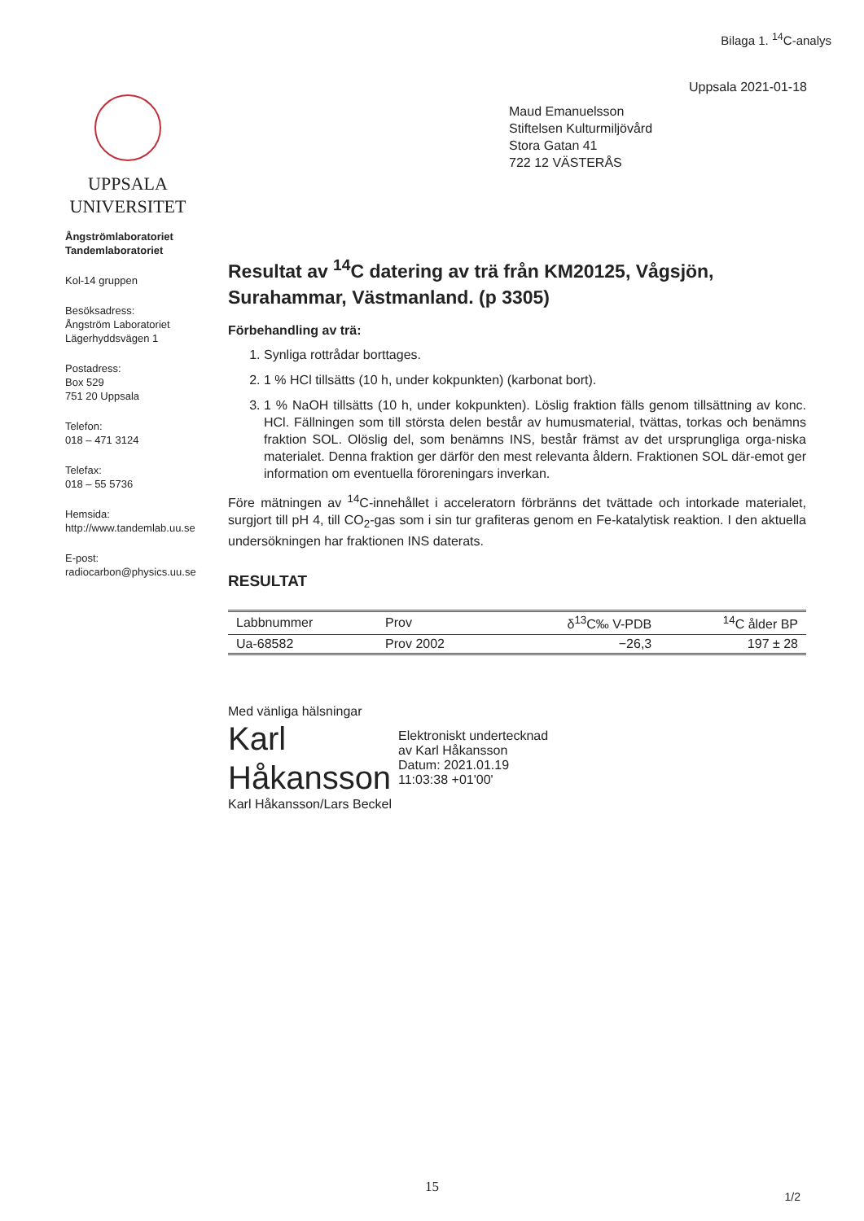Bilaga 1. <sup>14</sup>C-analys
Uppsala 2021-01-18
UPPSALA
UNIVERSITET
Ångströmlaboratoriet
Tandemlaboratoriet
Kol-14 gruppen
Besöksadress:
Ångström Laboratoriet
Lägerhyddsvägen 1
Postadress:
Box 529
751 20 Uppsala
Telefon:
018 – 471 3124
Telefax:
018 – 55 5736
Hemsida:
http://www.tandemlab.uu.se
E-post:
radiocarbon@physics.uu.se
Maud Emanuelsson
Stiftelsen Kulturmiljövård
Stora Gatan 41
722 12 VÄSTERÅS
Resultat av <sup>14</sup>C datering av trä från KM20125, Vågsjön, Surahammar, Västmanland. (p 3305)
Förbehandling av trä:
1. Synliga rottrådar borttages.
2. 1 % HCl tillsätts (10 h, under kokpunkten) (karbonat bort).
3. 1 % NaOH tillsätts (10 h, under kokpunkten). Löslig fraktion fälls genom tillsättning av konc. HCl. Fällningen som till största delen består av humusmaterial, tvättas, torkas och benämns fraktion SOL. Olöslig del, som benämns INS, består främst av det ursprungliga orga-niska materialet. Denna fraktion ger därför den mest relevanta åldern. Fraktionen SOL där-emot ger information om eventuella föroreningars inverkan.
Före mätningen av <sup>14</sup>C-innehållet i acceleratorn förbränns det tvättade och intorkade materialet, surgjort till pH 4, till CO<sub>2</sub>-gas som i sin tur grafiteras genom en Fe-katalytisk reaktion. I den aktuella undersökningen har fraktionen INS daterats.
RESULTAT
| Labbnummer | Prov | δ<sup>13</sup>C‰ V-PDB | <sup>14</sup>C ålder BP |
| --- | --- | --- | --- |
| Ua-68582 | Prov 2002 | −26,3 | 197 ± 28 |
Med vänliga hälsningar
Karl Håkansson
Elektroniskt undertecknad
av Karl Håkansson
Datum: 2021.01.19
11:03:38 +01'00'
Karl Håkansson/Lars Beckel
15
1/2